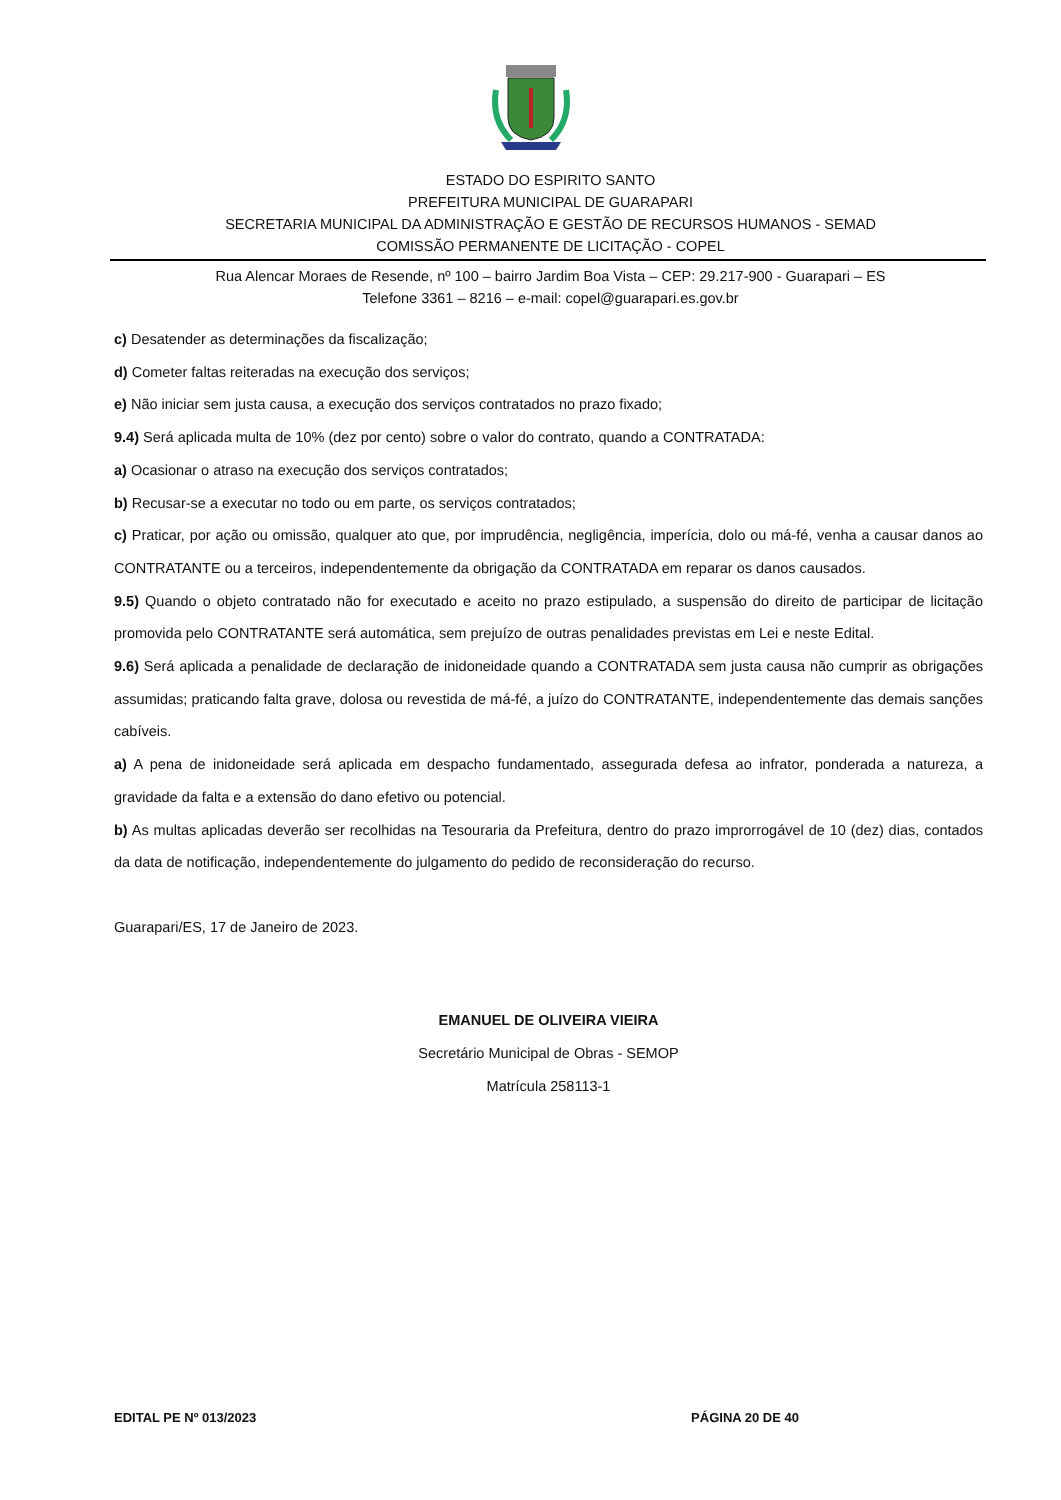ESTADO DO ESPIRITO SANTO
PREFEITURA MUNICIPAL DE GUARAPARI
SECRETARIA MUNICIPAL DA ADMINISTRAÇÃO E GESTÃO DE RECURSOS HUMANOS - SEMAD
COMISSÃO PERMANENTE DE LICITAÇÃO - COPEL
Rua Alencar Moraes de Resende, nº 100 – bairro Jardim Boa Vista – CEP: 29.217-900 - Guarapari – ES
Telefone 3361 – 8216 – e-mail: copel@guarapari.es.gov.br
c) Desatender as determinações da fiscalização;
d) Cometer faltas reiteradas na execução dos serviços;
e) Não iniciar sem justa causa, a execução dos serviços contratados no prazo fixado;
9.4) Será aplicada multa de 10% (dez por cento) sobre o valor do contrato, quando a CONTRATADA:
a) Ocasionar o atraso na execução dos serviços contratados;
b) Recusar-se a executar no todo ou em parte, os serviços contratados;
c) Praticar, por ação ou omissão, qualquer ato que, por imprudência, negligência, imperícia, dolo ou má-fé, venha a causar danos ao CONTRATANTE ou a terceiros, independentemente da obrigação da CONTRATADA em reparar os danos causados.
9.5) Quando o objeto contratado não for executado e aceito no prazo estipulado, a suspensão do direito de participar de licitação promovida pelo CONTRATANTE será automática, sem prejuízo de outras penalidades previstas em Lei e neste Edital.
9.6) Será aplicada a penalidade de declaração de inidoneidade quando a CONTRATADA sem justa causa não cumprir as obrigações assumidas; praticando falta grave, dolosa ou revestida de má-fé, a juízo do CONTRATANTE, independentemente das demais sanções cabíveis.
a) A pena de inidoneidade será aplicada em despacho fundamentado, assegurada defesa ao infrator, ponderada a natureza, a gravidade da falta e a extensão do dano efetivo ou potencial.
b) As multas aplicadas deverão ser recolhidas na Tesouraria da Prefeitura, dentro do prazo improrrogável de 10 (dez) dias, contados da data de notificação, independentemente do julgamento do pedido de reconsideração do recurso.
Guarapari/ES, 17 de Janeiro de 2023.
EMANUEL DE OLIVEIRA VIEIRA
Secretário Municipal de Obras - SEMOP
Matrícula 258113-1
EDITAL PE Nº 013/2023 PÁGINA 20 DE 40